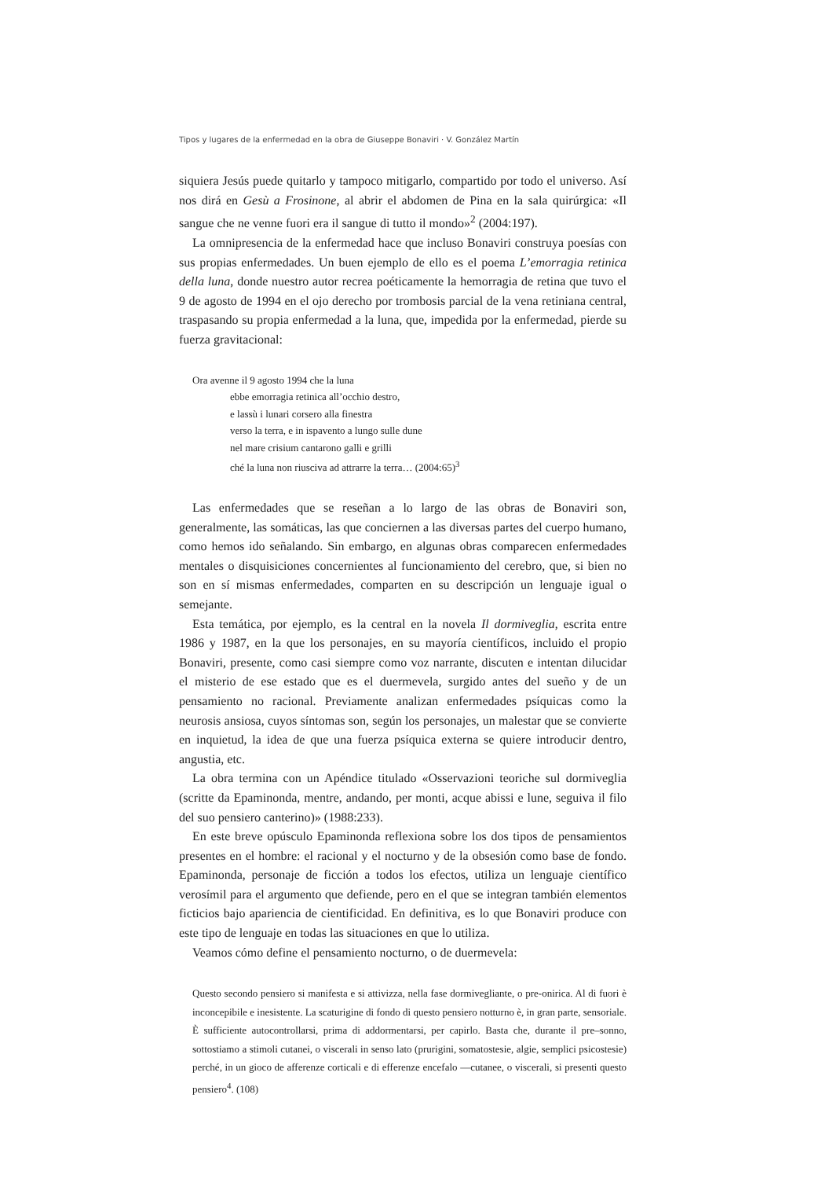Tipos y lugares de la enfermedad en la obra de Giuseppe Bonaviri · V. González Martín
siquiera Jesús puede quitarlo y tampoco mitigarlo, compartido por todo el universo. Así nos dirá en Gesù a Frosinone, al abrir el abdomen de Pina en la sala quirúrgica: «Il sangue che ne venne fuori era il sangue di tutto il mondo»<sup>2</sup> (2004:197).
La omnipresencia de la enfermedad hace que incluso Bonaviri construya poesías con sus propias enfermedades. Un buen ejemplo de ello es el poema L’emorragia retinica della luna, donde nuestro autor recrea poéticamente la hemorragia de retina que tuvo el 9 de agosto de 1994 en el ojo derecho por trombosis parcial de la vena retiniana central, traspasando su propia enfermedad a la luna, que, impedida por la enfermedad, pierde su fuerza gravitacional:
Ora avenne il 9 agosto 1994 che la luna
ebbe emorragia retinica all’occhio destro,
e lassù i lunari corsero alla finestra
verso la terra, e in ispavento a lungo sulle dune
nel mare crisium cantarono galli e grilli
ché la luna non riusciva ad attrarre la terra… (2004:65)<sup>3</sup>
Las enfermedades que se reseñan a lo largo de las obras de Bonaviri son, generalmente, las somáticas, las que conciernen a las diversas partes del cuerpo humano, como hemos ido señalando. Sin embargo, en algunas obras comparecen enfermedades mentales o disquisiciones concernientes al funcionamiento del cerebro, que, si bien no son en sí mismas enfermedades, comparten en su descripción un lenguaje igual o semejante.
Esta temática, por ejemplo, es la central en la novela Il dormiveglia, escrita entre 1986 y 1987, en la que los personajes, en su mayoría científicos, incluido el propio Bonaviri, presente, como casi siempre como voz narrante, discuten e intentan dilucidar el misterio de ese estado que es el duermevela, surgido antes del sueño y de un pensamiento no racional. Previamente analizan enfermedades psíquicas como la neurosis ansiosa, cuyos síntomas son, según los personajes, un malestar que se convierte en inquietud, la idea de que una fuerza psíquica externa se quiere introducir dentro, angustia, etc.
La obra termina con un Apéndice titulado «Osservazioni teoriche sul dormiveglia (scritte da Epaminonda, mentre, andando, per monti, acque abissi e lune, seguiva il filo del suo pensiero canterino)» (1988:233).
En este breve opúsculo Epaminonda reflexiona sobre los dos tipos de pensamientos presentes en el hombre: el racional y el nocturno y de la obsesión como base de fondo. Epaminonda, personaje de ficción a todos los efectos, utiliza un lenguaje científico verosímil para el argumento que defiende, pero en el que se integran también elementos ficticios bajo apariencia de cientificidad. En definitiva, es lo que Bonaviri produce con este tipo de lenguaje en todas las situaciones en que lo utiliza.
Veamos cómo define el pensamiento nocturno, o de duermevela:
Questo secondo pensiero si manifesta e si attivizza, nella fase dormivegliante, o pre-onirica. Al di fuori è inconcepibile e inesistente. La scaturigine di fondo di questo pensiero notturno è, in gran parte, sensoriale. È sufficiente autocontrollarsi, prima di addormentarsi, per capirlo. Basta che, durante il pre–sonno, sottostiamo a stimoli cutanei, o viscerali in senso lato (prurigini, somatostesie, algie, semplici psicostesie) perché, in un gioco de afferenze corticali e di efferenze encefalo —cutanee, o viscerali, si presenti questo pensiero<sup>4</sup>. (108)